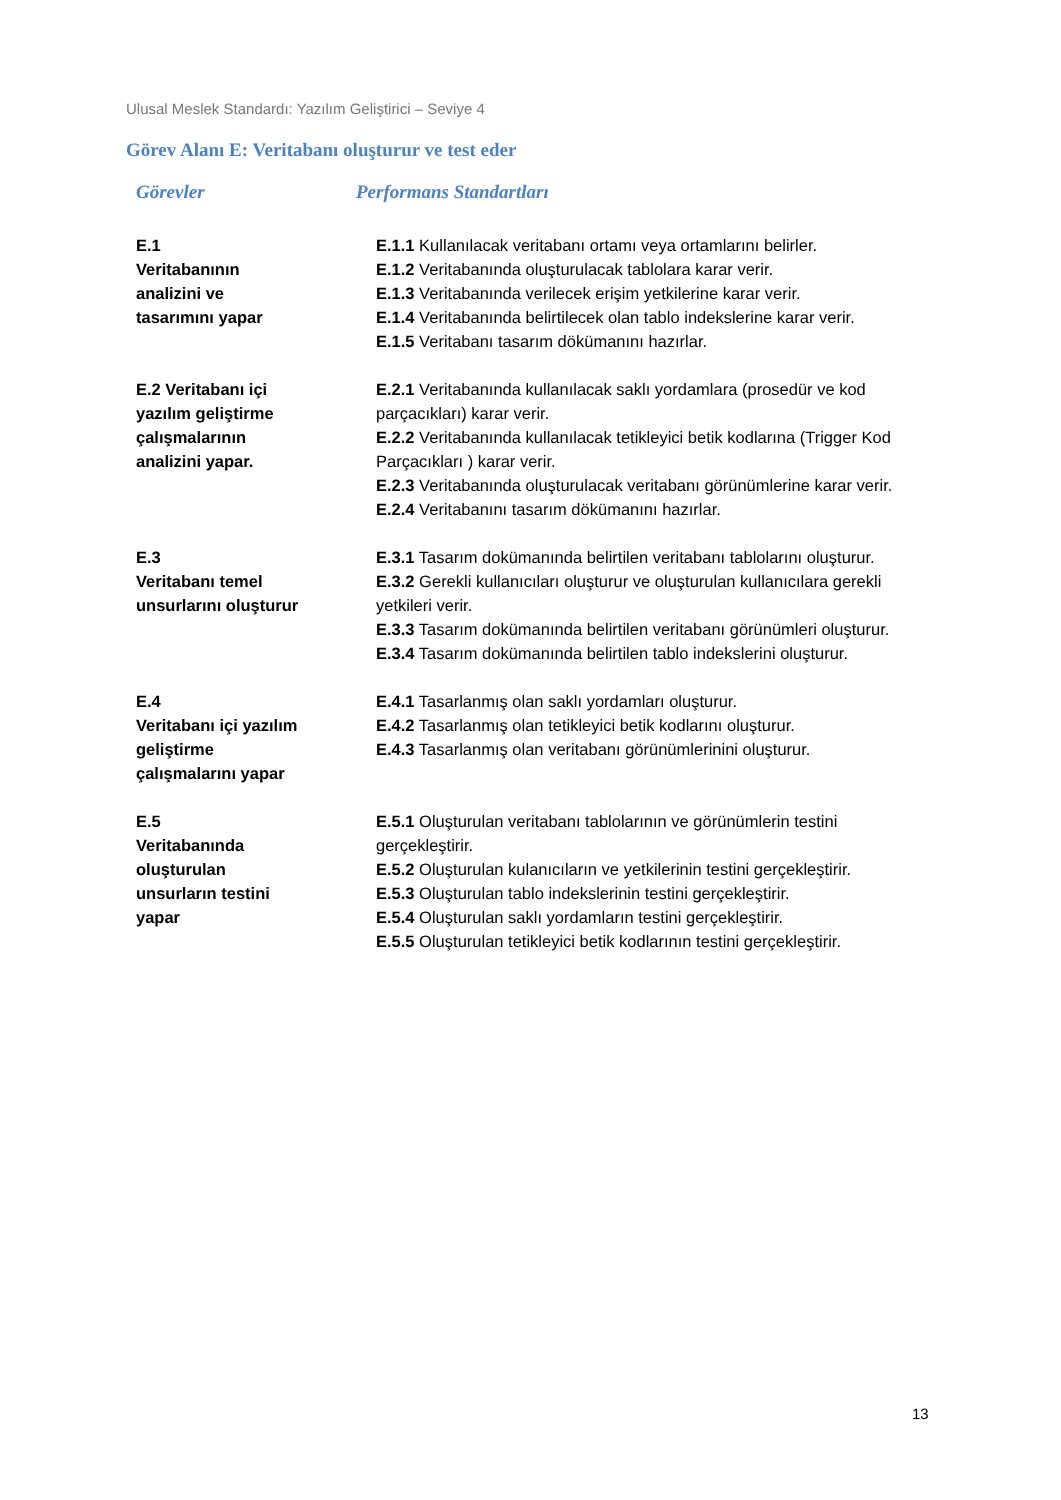Ulusal Meslek Standardı: Yazılım Geliştirici – Seviye 4
Görev Alanı E: Veritabanı oluşturur ve test eder
| Görevler | Performans Standartları |
| --- | --- |
| E.1 Veritabanının analizini ve tasarımını yapar | E.1.1 Kullanılacak veritabanı ortamı veya ortamlarını belirler. E.1.2 Veritabanında oluşturulacak tablolara karar verir. E.1.3 Veritabanında verilecek erişim yetkilerine karar verir. E.1.4 Veritabanında belirtilecek olan tablo indekslerine karar verir. E.1.5 Veritabanı tasarım dökümanını hazırlar. |
| E.2 Veritabanı içi yazılım geliştirme çalışmalarının analizini yapar. | E.2.1 Veritabanında kullanılacak saklı yordamlara (prosedür ve kod parçacıkları) karar verir. E.2.2 Veritabanında kullanılacak tetikleyici betik kodlarına (Trigger Kod Parçacıkları ) karar verir. E.2.3 Veritabanında oluşturulacak veritabanı görünümlerine karar verir. E.2.4 Veritabanını tasarım dökümanını hazırlar. |
| E.3 Veritabanı temel unsurlarını oluşturur | E.3.1 Tasarım dokümanında belirtilen veritabanı tablolarını oluşturur. E.3.2 Gerekli kullanıcıları oluşturur ve oluşturulan kullanıcılara gerekli yetkileri verir. E.3.3 Tasarım dokümanında belirtilen veritabanı görünümleri oluşturur. E.3.4 Tasarım dokümanında belirtilen tablo indekslerini oluşturur. |
| E.4 Veritabanı içi yazılım geliştirme çalışmalarını yapar | E.4.1 Tasarlanmış olan saklı yordamları oluşturur. E.4.2 Tasarlanmış olan tetikleyici betik kodlarını oluşturur. E.4.3 Tasarlanmış olan veritabanı görünümlerinini oluşturur. |
| E.5 Veritabanında oluşturulan unsurların testini yapar | E.5.1 Oluşturulan veritabanı tablolarının ve görünümlerin testini gerçekleştirir. E.5.2 Oluşturulan kulanıcıların ve yetkilerinin testini gerçekleştirir. E.5.3 Oluşturulan tablo indekslerinin testini gerçekleştirir. E.5.4 Oluşturulan saklı yordamların testini gerçekleştirir. E.5.5 Oluşturulan tetikleyici betik kodlarının testini gerçekleştirir. |
13